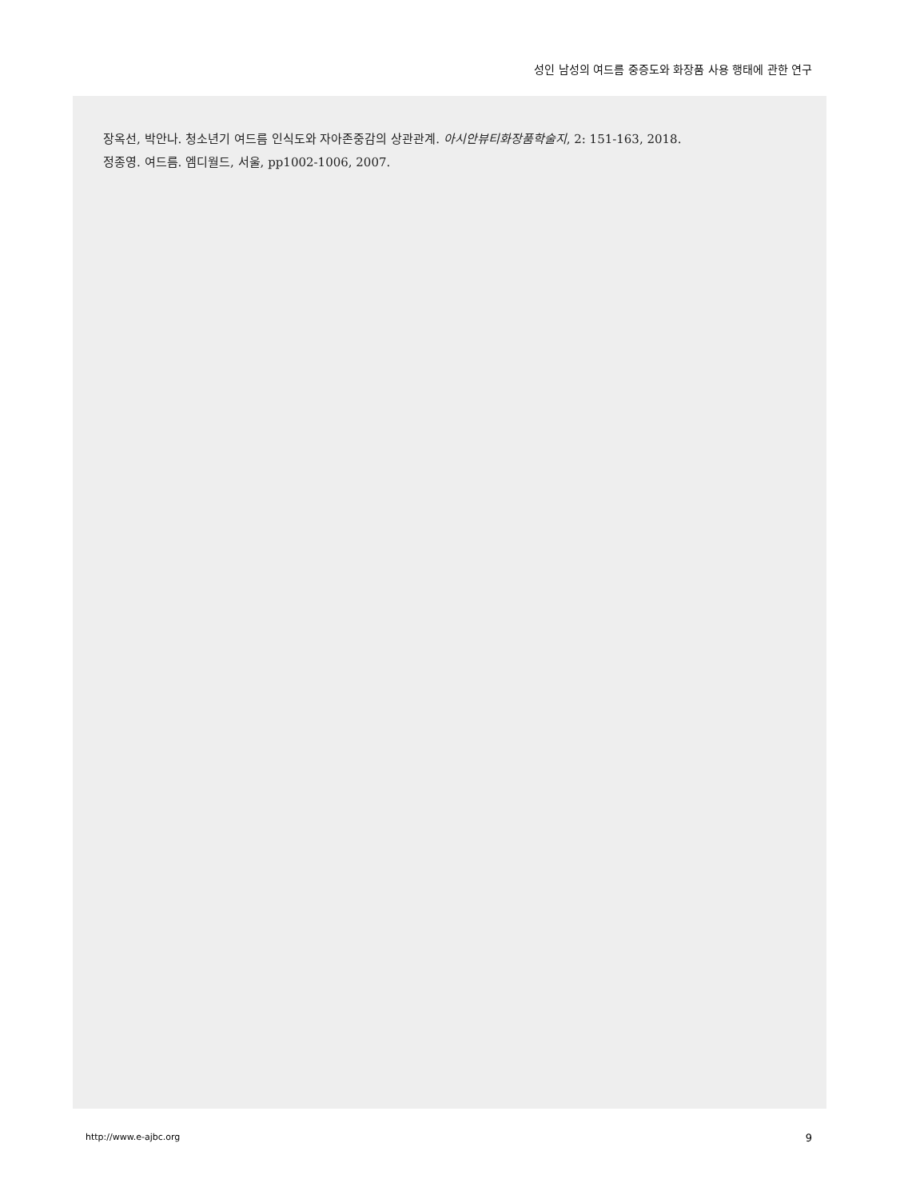성인 남성의 여드름 중증도와 화장품 사용 행태에 관한 연구
장옥선, 박안나. 청소년기 여드름 인식도와 자아존중감의 상관관계. 아시안뷰티화장품학술지, 2: 151-163, 2018.
정종영. 여드름. 엠디월드, 서울, pp1002-1006, 2007.
http://www.e-ajbc.org 9